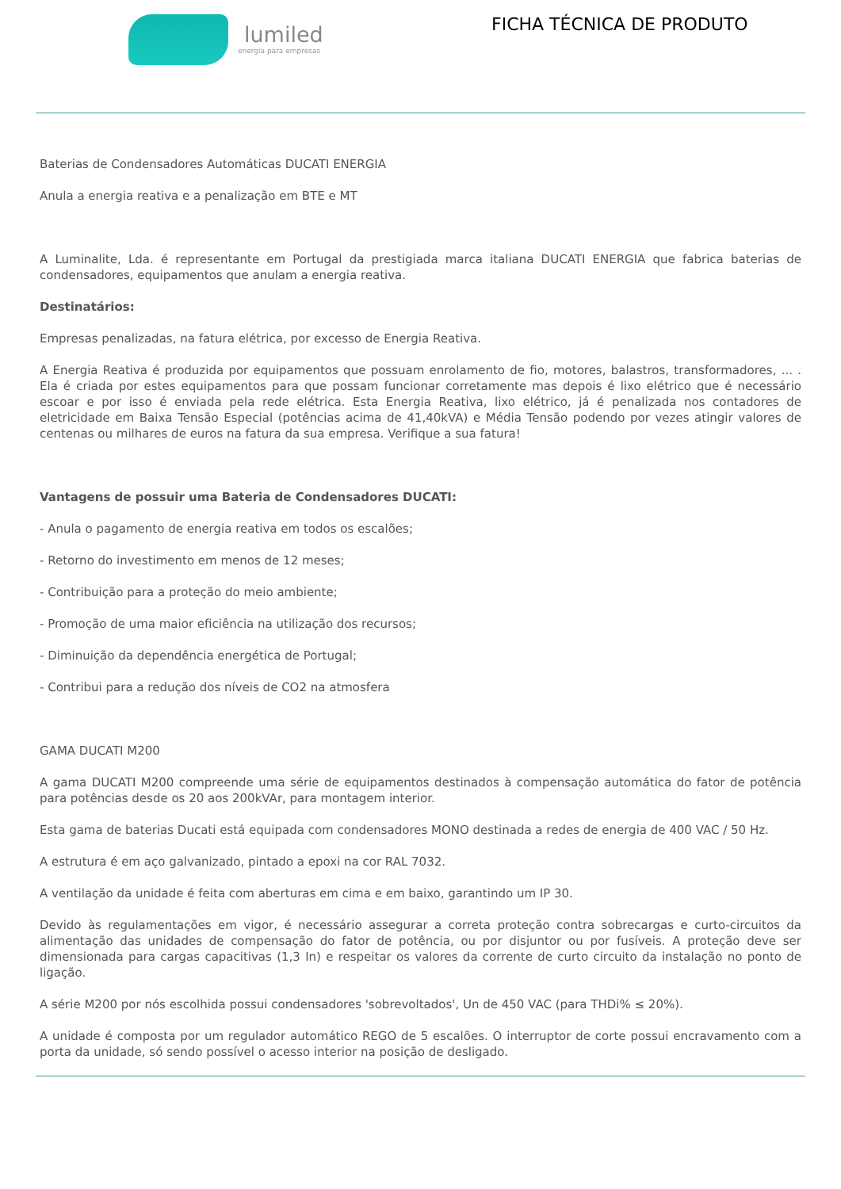lumiled
energia para empresas
FICHA TÉCNICA DE PRODUTO
Baterias de Condensadores Automáticas DUCATI ENERGIA
Anula a energia reativa e a penalização em BTE e MT
A Luminalite, Lda. é representante em Portugal da prestigiada marca italiana DUCATI ENERGIA que fabrica baterias de condensadores, equipamentos que anulam a energia reativa.
Destinatários:
Empresas penalizadas, na fatura elétrica, por excesso de Energia Reativa.
A Energia Reativa é produzida por equipamentos que possuam enrolamento de fio, motores, balastros, transformadores, ... . Ela é criada por estes equipamentos para que possam funcionar corretamente mas depois é lixo elétrico que é necessário escoar e por isso é enviada pela rede elétrica. Esta Energia Reativa, lixo elétrico, já é penalizada nos contadores de eletricidade em Baixa Tensão Especial (potências acima de 41,40kVA) e Média Tensão podendo por vezes atingir valores de centenas ou milhares de euros na fatura da sua empresa. Verifique a sua fatura!
Vantagens de possuir uma Bateria de Condensadores DUCATI:
- Anula o pagamento de energia reativa em todos os escalões;
- Retorno do investimento em menos de 12 meses;
- Contribuição para a proteção do meio ambiente;
- Promoção de uma maior eficiência na utilização dos recursos;
- Diminuição da dependência energética de Portugal;
- Contribui para a redução dos níveis de CO2 na atmosfera
GAMA DUCATI M200
A gama DUCATI M200 compreende uma série de equipamentos destinados à compensação automática do fator de potência para potências desde os 20 aos 200kVAr, para montagem interior.
Esta gama de baterias Ducati está equipada com condensadores MONO destinada a redes de energia de 400 VAC / 50 Hz.
A estrutura é em aço galvanizado, pintado a epoxi na cor RAL 7032.
A ventilação da unidade é feita com aberturas em cima e em baixo, garantindo um IP 30.
Devido às regulamentações em vigor, é necessário assegurar a correta proteção contra sobrecargas e curto-circuitos da alimentação das unidades de compensação do fator de potência, ou por disjuntor ou por fusíveis. A proteção deve ser dimensionada para cargas capacitivas (1,3 In) e respeitar os valores da corrente de curto circuito da instalação no ponto de ligação.
A série M200 por nós escolhida possui condensadores 'sobrevoltados', Un de 450 VAC (para THDi% ≤ 20%).
A unidade é composta por um regulador automático REGO de 5 escalões. O interruptor de corte possui encravamento com a porta da unidade, só sendo possível o acesso interior na posição de desligado.